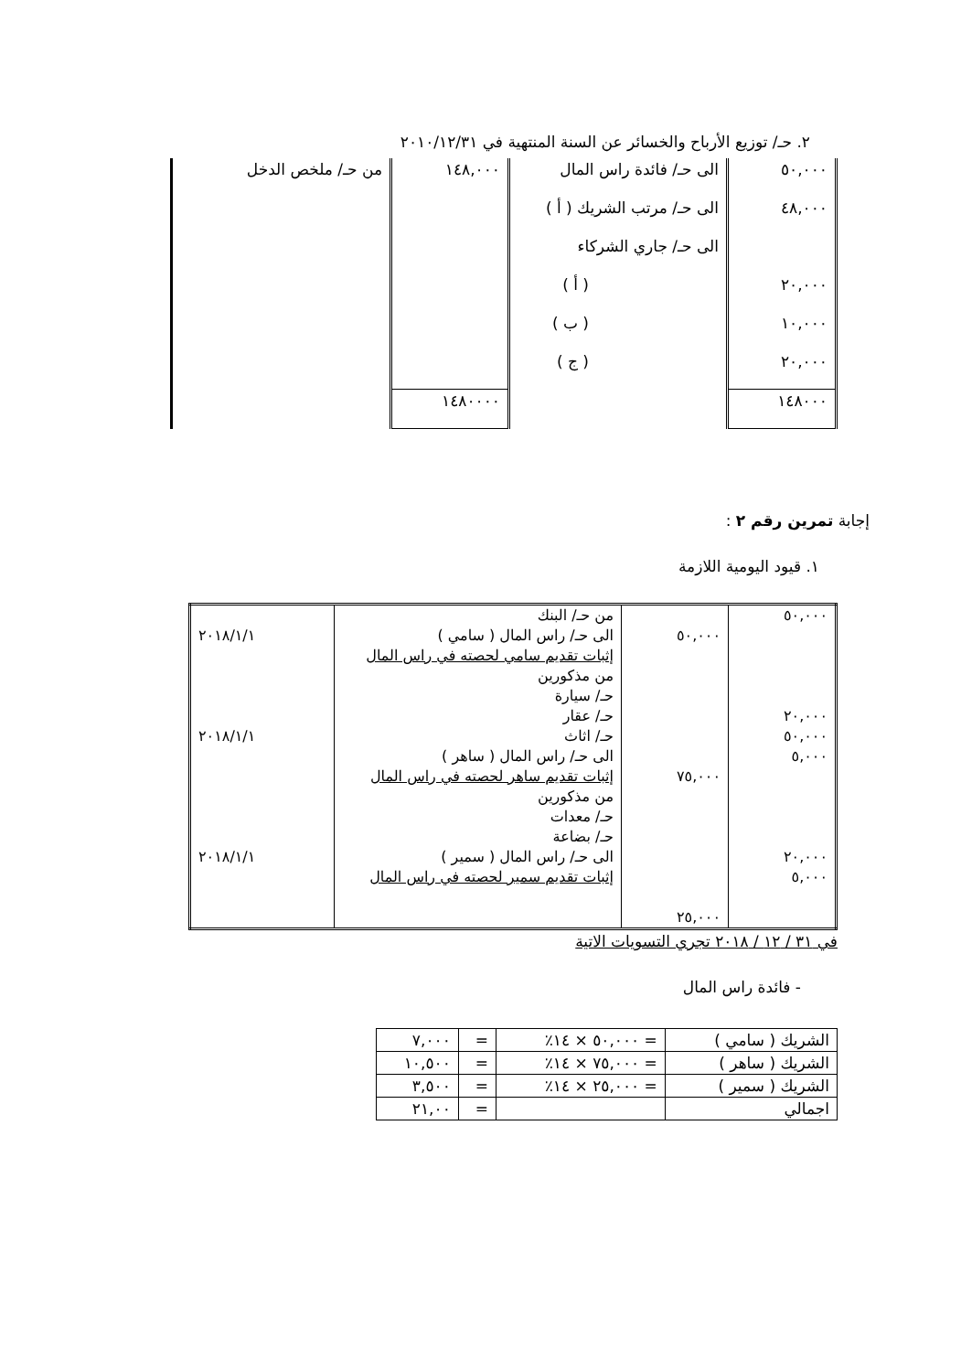٢. حـ/ توزيع الأرباح والخسائر عن السنة المنتهية في ٢٠١٠/١٢/٣١
| ٥٠,٠٠٠ | الى حـ/ فائدة راس المال | ١٤٨,٠٠٠ | من حـ/ ملخص الدخل |
| ٤٨,٠٠٠ | الى حـ/ مرتب الشريك ( أ ) | | |
| | الى حـ/ جاري الشركاء | | |
| ٢٠,٠٠٠ | ( أ ) | | |
| ١٠,٠٠٠ | ( ب ) | | |
| ٢٠,٠٠٠ | ( ج ) | | |
| ١٤٨٠٠٠ | | ١٤٨٠٠٠٠ | |
إجابة تمرين رقم ٢ :
١. قيود اليومية اللازمة
| ٥٠,٠٠٠ ٢٠,٠٠٠ ٥٠,٠٠٠ ٥,٠٠٠ ٢٠,٠٠٠ ٥,٠٠٠ | ٥٠,٠٠٠ ٧٥,٠٠٠ ٢٥,٠٠٠ | من حـ/ البنك الى حـ/ راس المال ( سامي ) إثبات تقديم سامي لحصته في راس المال من مذكورين حـ/ سيارة حـ/ عقار حـ/ اثاث الى حـ/ راس المال ( ساهر ) إثبات تقديم ساهر لحصته في راس المال من مذكورين حـ/ معدات حـ/ بضاعة الى حـ/ راس المال ( سمير ) إثبات تقديم سمير لحصته في راس المال | ٢٠١٨/١/١ ٢٠١٨/١/١ ٢٠١٨/١/١ |
في ٣١ / ١٢ / ٢٠١٨ تجري التسويات الاتية
- فائدة راس المال
| الشريك ( سامي ) | = ٥٠,٠٠٠ × ١٤٪ | = | ٧,٠٠٠ |
| الشريك ( ساهر ) | = ٧٥,٠٠٠ × ١٤٪ | = | ١٠,٥٠٠ |
| الشريك ( سمير ) | = ٢٥,٠٠٠ × ١٤٪ | = | ٣,٥٠٠ |
| اجمالي | | = | ٢١,٠٠ |